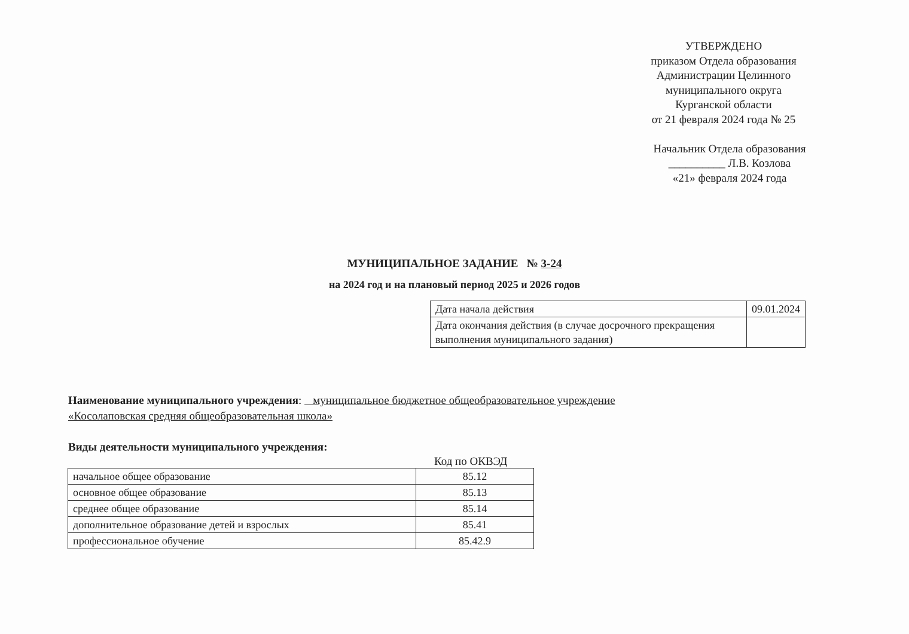УТВЕРЖДЕНО
приказом Отдела образования
Администрации Целинного
муниципального округа
Курганской области
от 21 февраля 2024 года № 25
Начальник Отдела образования
__________ Л.В. Козлова
«21» февраля 2024 года
МУНИЦИПАЛЬНОЕ ЗАДАНИЕ № 3-24
на 2024 год и на плановый период 2025 и 2026 годов
| Дата начала действия | 09.01.2024 |
| Дата окончания действия (в случае досрочного прекращения выполнения муниципального задания) | |
Наименование муниципального учреждения: муниципальное бюджетное общеобразовательное учреждение «Косолаповская средняя общеобразовательная школа»
Виды деятельности муниципального учреждения:
Код по ОКВЭД
| начальное общее образование | 85.12 |
| основное общее образование | 85.13 |
| среднее общее образование | 85.14 |
| дополнительное образование детей и взрослых | 85.41 |
| профессиональное обучение | 85.42.9 |